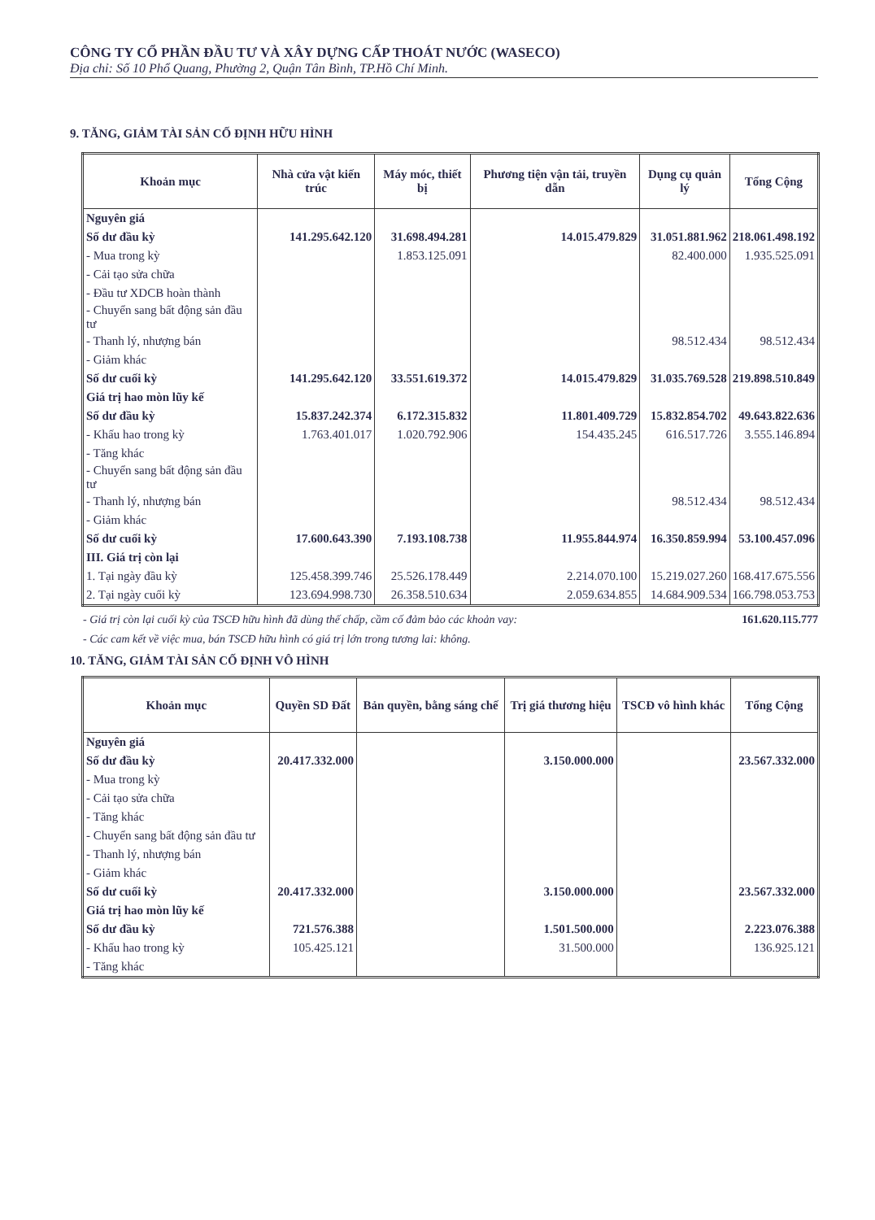CÔNG TY CỔ PHẦN ĐẦU TƯ VÀ XÂY DỰNG CẤP THOÁT NƯỚC (WASECO)
Địa chỉ: Số 10 Phổ Quang, Phường 2, Quận Tân Bình, TP.Hồ Chí Minh.
9. TĂNG, GIẢM TÀI SẢN CỐ ĐỊNH HỮU HÌNH
| Khoản mục | Nhà cửa vật kiến trúc | Máy móc, thiết bị | Phương tiện vận tải, truyền dẫn | Dụng cụ quản lý | Tổng Cộng |
| --- | --- | --- | --- | --- | --- |
| Nguyên giá | | | | | |
| Số dư đầu kỳ | 141.295.642.120 | 31.698.494.281 | 14.015.479.829 | 31.051.881.962 | 218.061.498.192 |
| - Mua trong kỳ | | 1.853.125.091 | | 82.400.000 | 1.935.525.091 |
| - Cải tạo sửa chữa | | | | | |
| - Đầu tư XDCB hoàn thành | | | | | |
| - Chuyển sang bất động sản đầu tư | | | | | |
| - Thanh lý, nhượng bán | | | | 98.512.434 | 98.512.434 |
| - Giảm khác | | | | | |
| Số dư cuối kỳ | 141.295.642.120 | 33.551.619.372 | 14.015.479.829 | 31.035.769.528 | 219.898.510.849 |
| Giá trị hao mòn lũy kế | | | | | |
| Số dư đầu kỳ | 15.837.242.374 | 6.172.315.832 | 11.801.409.729 | 15.832.854.702 | 49.643.822.636 |
| - Khấu hao trong kỳ | 1.763.401.017 | 1.020.792.906 | 154.435.245 | 616.517.726 | 3.555.146.894 |
| - Tăng khác | | | | | |
| - Chuyển sang bất động sản đầu tư | | | | | |
| - Thanh lý, nhượng bán | | | | 98.512.434 | 98.512.434 |
| - Giảm khác | | | | | |
| Số dư cuối kỳ | 17.600.643.390 | 7.193.108.738 | 11.955.844.974 | 16.350.859.994 | 53.100.457.096 |
| III. Giá trị còn lại | | | | | |
| 1. Tại ngày đầu kỳ | 125.458.399.746 | 25.526.178.449 | 2.214.070.100 | 15.219.027.260 | 168.417.675.556 |
| 2. Tại ngày cuối kỳ | 123.694.998.730 | 26.358.510.634 | 2.059.634.855 | 14.684.909.534 | 166.798.053.753 |
- Giá trị còn lại cuối kỳ của TSCĐ hữu hình đã dùng thế chấp, cầm cố đảm bảo các khoản vay: 161.620.115.777
- Các cam kết về việc mua, bán TSCĐ hữu hình có giá trị lớn trong tương lai: không.
10. TĂNG, GIẢM TÀI SẢN CỐ ĐỊNH VÔ HÌNH
| Khoản mục | Quyền SD Đất | Bản quyền, bằng sáng chế | Trị giá thương hiệu | TSCĐ vô hình khác | Tổng Cộng |
| --- | --- | --- | --- | --- | --- |
| Nguyên giá | | | | | |
| Số dư đầu kỳ | 20.417.332.000 | | 3.150.000.000 | | 23.567.332.000 |
| - Mua trong kỳ | | | | | |
| - Cải tạo sửa chữa | | | | | |
| - Tăng khác | | | | | |
| - Chuyển sang bất động sản đầu tư | | | | | |
| - Thanh lý, nhượng bán | | | | | |
| - Giảm khác | | | | | |
| Số dư cuối kỳ | 20.417.332.000 | | 3.150.000.000 | | 23.567.332.000 |
| Giá trị hao mòn lũy kế | | | | | |
| Số dư đầu kỳ | 721.576.388 | | 1.501.500.000 | | 2.223.076.388 |
| - Khấu hao trong kỳ | 105.425.121 | | 31.500.000 | | 136.925.121 |
| - Tăng khác | | | | | |